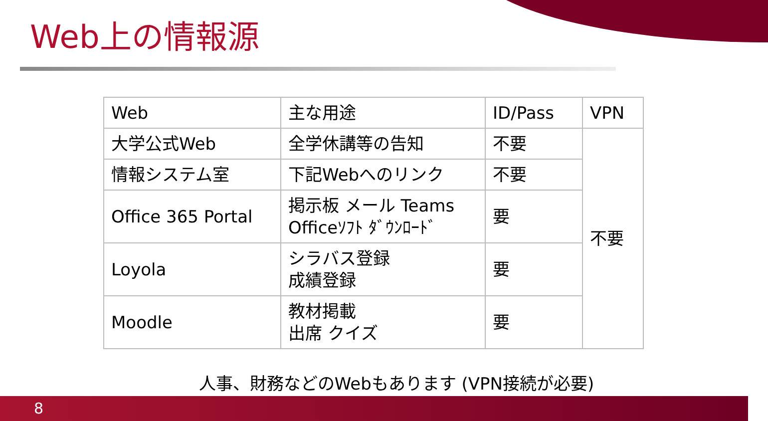Web上の情報源
| Web | 主な用途 | ID/Pass | VPN |
| 大学公式Web | 全学休講等の告知 | 不要 | 不要 |
| 情報システム室 | 下記Webへのリンク | 不要 | |
| Office 365 Portal | 掲示板 メール Teams Officeｿﾌﾄ ﾀﾞｳﾝﾛｰﾄﾞ | 要 | |
| Loyola | シラバス登録 成績登録 | 要 | |
| Moodle | 教材掲載 出席 クイズ | 要 | |
人事、財務などのWebもあります (VPN接続が必要)
8